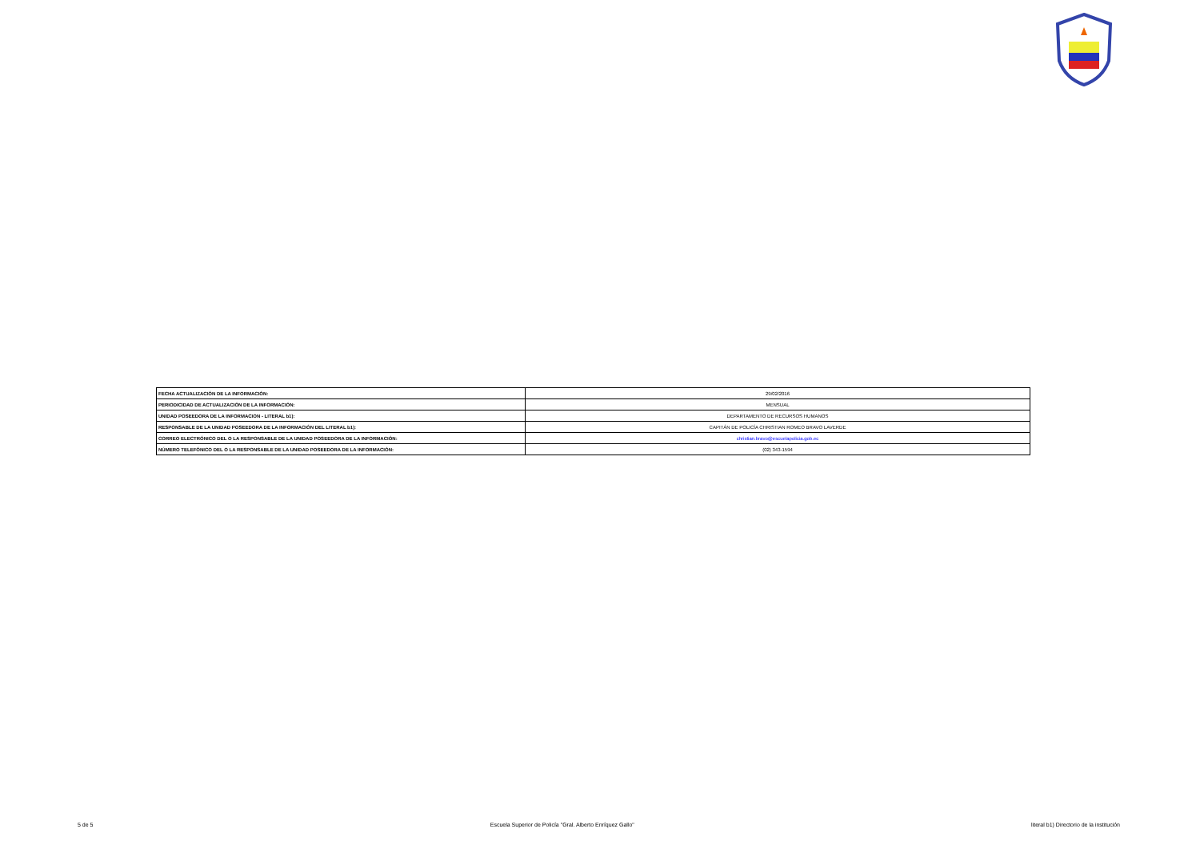| FECHA ACTUALIZACIÓN DE LA INFORMACIÓN: | 29/02/2016 |
| PERIODICIDAD DE ACTUALIZACIÓN DE LA INFORMACIÓN: | MENSUAL |
| UNIDAD POSEEDORA DE LA INFORMACION - LITERAL b1): | DEPARTAMENTO DE RECURSOS HUMANOS |
| RESPONSABLE DE LA UNIDAD POSEEDORA DE LA INFORMACIÓN DEL LITERAL b1): | CAPITÁN DE POLICÍA CHRISTIAN ROMEO BRAVO LAVERDE |
| CORREO ELECTRÓNICO DEL O LA RESPONSABLE DE LA UNIDAD POSEEDORA DE LA INFORMACIÓN: | christian.bravo@escuelapolicia.gob.ec |
| NÚMERO TELEFÓNICO DEL O LA RESPONSABLE DE LA UNIDAD POSEEDORA DE LA INFORMACIÓN: | (02) 343-1594 |
5 de 5 Escuela Superior de Policía "Gral. Alberto Enríquez Gallo" literal b1) Directorio de la institución